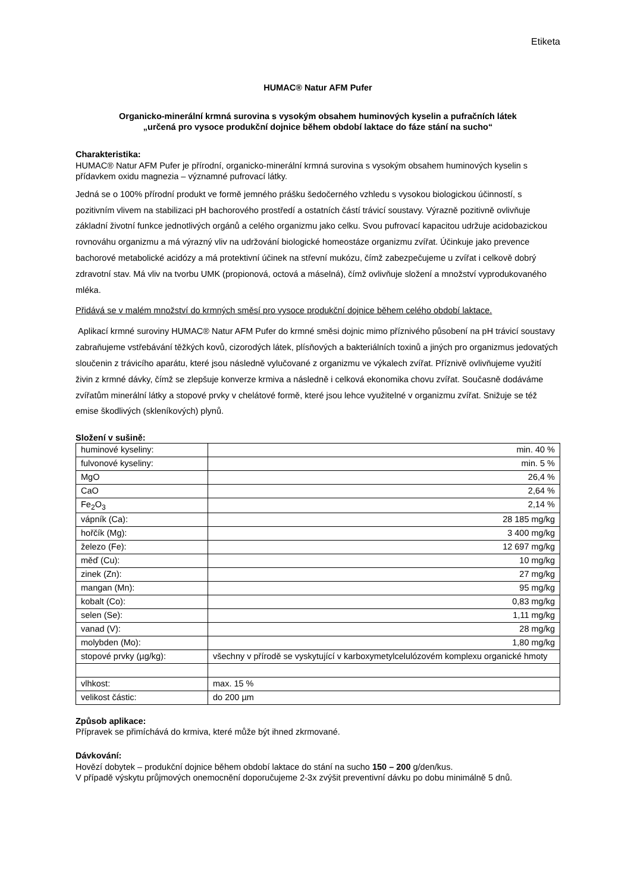Etiketa
HUMAC® Natur AFM Pufer
Organicko-minerální krmná surovina s vysokým obsahem huminových kyselin a pufračních látek
„určená pro vysoce produkční dojnice během období laktace do fáze stání na sucho“
Charakteristika:
HUMAC® Natur AFM Pufer je přírodní, organicko-minerální krmná surovina s vysokým obsahem huminových kyselin s přídavkem oxidu magnezia – významné pufrovací látky.
Jedná se o 100% přírodní produkt ve formě jemného prášku šedočerného vzhledu s vysokou biologickou účinností, s pozitivním vlivem na stabilizaci pH bachorového prostředí a ostatních částí trávicí soustavy. Výrazně pozitivně ovlivňuje základní životní funkce jednotlivých orgánů a celého organizmu jako celku. Svou pufrovací kapacitou udržuje acidobazickou rovnováhu organizmu a má výrazný vliv na udržování biologické homeostáze organizmu zvířat. Účinkuje jako prevence bachorové metabolické acidózy a má protektivní účinek na střevní mukózu, čímž zabezpečujeme u zvířat i celkově dobrý zdravotní stav. Má vliv na tvorbu UMK (propionová, octová a máselná), čímž ovlivňuje složení a množství vyprodukovaného mléka.
Přidává se v malém množství do krmných směsí pro vysoce produkční dojnice během celého období laktace.
Aplikací krmné suroviny HUMAC® Natur AFM Pufer do krmné směsi dojnic mimo příznivého působení na pH trávicí soustavy zabraňujeme vstřebávání těžkých kovů, cizorodých látek, plísňových a bakteriálních toxinů a jiných pro organizmus jedovatých sloučenin z trávicího aparátu, které jsou následně vylučované z organizmu ve výkalech zvířat. Příznivě ovlivňujeme využití živin z krmné dávky, čímž se zlepšuje konverze krmiva a následně i celková ekonomika chovu zvířat. Současně dodáváme zvířatům minerální látky a stopové prvky v chelátové formě, které jsou lehce využitelné v organizmu zvířat. Snižuje se též emise škodlivých (skleníkových) plynů.
Složení v sušině:
| huminové kyseliny: | min. 40 % |
| fulvonové kyseliny: | min. 5 % |
| MgO | 26,4 % |
| CaO | 2,64 % |
| Fe<sub>2</sub>O<sub>3</sub> | 2,14 % |
| vápník (Ca): | 28 185 mg/kg |
| hořčík (Mg): | 3 400 mg/kg |
| železo (Fe): | 12 697 mg/kg |
| měď (Cu): | 10 mg/kg |
| zinek (Zn): | 27 mg/kg |
| mangan (Mn): | 95 mg/kg |
| kobalt (Co): | 0,83 mg/kg |
| selen (Se): | 1,11 mg/kg |
| vanad (V): | 28 mg/kg |
| molybden (Mo): | 1,80 mg/kg |
| stopové prvky (µg/kg): | všechny v přírodě se vyskytující v karboxymetylcelulózovém komplexu organické hmoty |
| vlhkost: | max. 15 % |
| velikost částic: | do 200 µm |
Způsob aplikace:
Přípravek se přimíchává do krmiva, které může být ihned zkrmované.
Dávkování:
Hovězí dobytek – produkční dojnice během období laktace do stání na sucho 150 – 200 g/den/kus.
V případě výskytu průjmových onemocnění doporučujeme 2-3x zvýšit preventivní dávku po dobu minimálně 5 dnů.